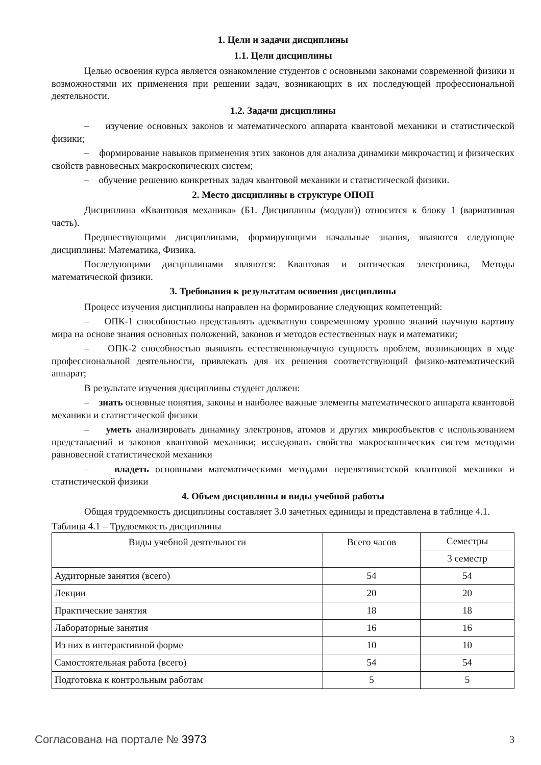1. Цели и задачи дисциплины
1.1. Цели дисциплины
Целью освоения курса является ознакомление студентов с основными законами современной физики и возможностями их применения при решении задач, возникающих в их последующей профессиональной деятельности.
1.2. Задачи дисциплины
– изучение основных законов и математического аппарата квантовой механики и статистической физики;
– формирование навыков применения этих законов для анализа динамики микрочастиц и физических свойств равновесных макроскопических систем;
– обучение решению конкретных задач квантовой механики и статистической физики.
2. Место дисциплины в структуре ОПОП
Дисциплина «Квантовая механика» (Б1. Дисциплины (модули)) относится к блоку 1 (вариативная часть).
Предшествующими дисциплинами, формирующими начальные знания, являются следующие дисциплины: Математика, Физика.
Последующими дисциплинами являются: Квантовая и оптическая электроника, Методы математической физики.
3. Требования к результатам освоения дисциплины
Процесс изучения дисциплины направлен на формирование следующих компетенций:
– ОПК-1 способностью представлять адекватную современному уровню знаний научную картину мира на основе знания основных положений, законов и методов естественных наук и математики;
– ОПК-2 способностью выявлять естественнонаучную сущность проблем, возникающих в ходе профессиональной деятельности, привлекать для их решения соответствующий физико-математический аппарат;
В результате изучения дисциплины студент должен:
– знать основные понятия, законы и наиболее важные элементы математического аппарата квантовой механики и статистической физики
– уметь анализировать динамику электронов, атомов и других микрообъектов с использованием представлений и законов квантовой механики; исследовать свойства макроскопических систем методами равновесной статистической механики
– владеть основными математическими методами нерелятивистской квантовой механики и статистической физики
4. Объем дисциплины и виды учебной работы
Общая трудоемкость дисциплины составляет 3.0 зачетных единицы и представлена в таблице 4.1.
Таблица 4.1 – Трудоемкость дисциплины
| Виды учебной деятельности | Всего часов | Семестры |
| --- | --- | --- |
| | | 3 семестр |
| Аудиторные занятия (всего) | 54 | 54 |
| Лекции | 20 | 20 |
| Практические занятия | 18 | 18 |
| Лабораторные занятия | 16 | 16 |
| Из них в интерактивной форме | 10 | 10 |
| Самостоятельная работа (всего) | 54 | 54 |
| Подготовка к контрольным работам | 5 | 5 |
Согласована на портале № 3973 3